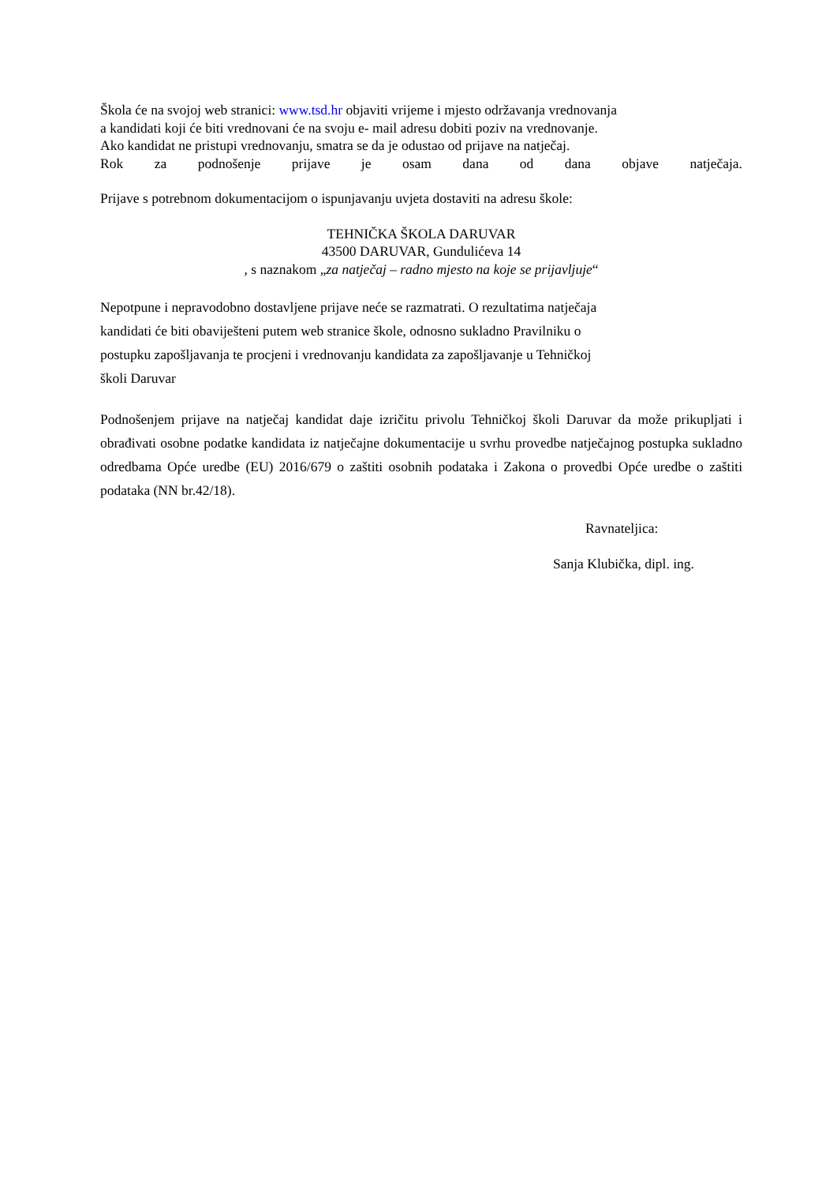Škola će na svojoj web stranici: www.tsd.hr objaviti vrijeme i mjesto održavanja vrednovanja
a kandidati koji će biti vrednovani će na svoju e- mail adresu dobiti poziv na vrednovanje.
Ako kandidat ne pristupi vrednovanju, smatra se da je odustao od prijave na natječaj.
Rok za podnošenje prijave je osam dana od dana objave natječaja.
Prijave s potrebnom dokumentacijom o ispunjavanju uvjeta dostaviti na adresu škole:
TEHNIČKA ŠKOLA DARUVAR
43500 DARUVAR, Gundulićeva 14
, s naznakom „za natječaj – radno mjesto na koje se prijavljuje“
Nepotpune i nepravodobno dostavljene prijave neće se razmatrati. O rezultatima natječaja
kandidati će biti obaviješteni putem web stranice škole, odnosno sukladno Pravilniku o
postupku zapošljavanja te procjeni i vrednovanju kandidata za zapošljavanje u Tehničkoj
školi Daruvar
Podnošenjem prijave na natječaj kandidat daje izričitu privolu Tehničkoj školi Daruvar da može prikupljati i obrađivati osobne podatke kandidata iz natječajne dokumentacije u svrhu provedbe natječajnog postupka sukladno odredbama Opće uredbe (EU) 2016/679 o zaštiti osobnih podataka i Zakona o provedbi Opće uredbe o zaštiti podataka (NN br.42/18).
Ravnateljica:
Sanja Klubička, dipl. ing.